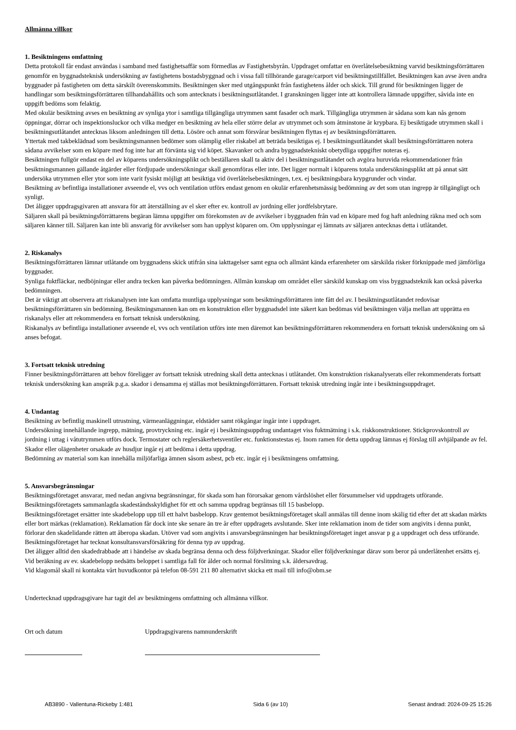Allmänna villkor
1. Besiktningens omfattning
Detta protokoll får endast användas i samband med fastighetsaffär som förmedlas av Fastighetsbyrån. Uppdraget omfattar en överlåtelsebesiktning varvid besiktningsförrättaren genomför en byggnadsteknisk undersökning av fastighetens bostadsbyggnad och i vissa fall tillhörande garage/carport vid besiktningstillfället. Besiktningen kan avse även andra byggnader på fastigheten om detta särskilt överenskommits. Besiktningen sker med utgångspunkt från fastighetens ålder och skick. Till grund för besiktningen ligger de handlingar som besiktningsförrättaren tillhandahållits och som antecknats i besiktningsutlåtandet. I granskningen ligger inte att kontrollera lämnade uppgifter, såvida inte en uppgift bedöms som felaktig.
Med okulär besiktning avses en besiktning av synliga ytor i samtliga tillgängliga utrymmen samt fasader och mark. Tillgängliga utrymmen är sådana som kan nås genom öppningar, dörrar och inspektionsluckor och vilka medger en besiktning av hela eller större delar av utrymmet och som åtminstone är krypbara. Ej besiktigade utrymmen skall i besiktningsutlåtandet antecknas liksom anledningen till detta. Lösöre och annat som försvårar besiktningen flyttas ej av besiktningsförrättaren.
Yttertak med takbeklädnad som besiktningsmannen bedömer som olämplig eller riskabel att beträda besiktigas ej. I besiktningsutlåtandet skall besiktningsförrättaren notera sådana avvikelser som en köpare med fog inte har att förvänta sig vid köpet. Skavanker och andra byggnadstekniskt obetydliga uppgifter noteras ej.
Besiktningen fullgör endast en del av köparens undersökningsplikt och beställaren skall ta aktiv del i besiktningsutlåtandet och avgöra huruvida rekommendationer från besiktningsmannen gällande åtgärder eller fördjupade undersökningar skall genomföras eller inte. Det ligger normalt i köparens totala undersökningsplikt att på annat sätt undersöka utrymmen eller ytor som inte varit fysiskt möjligt att besiktiga vid överlåtelsebesiktningen, t.ex. ej besiktningsbara krypgrunder och vindar.
Besiktning av befintliga installationer avseende el, vvs och ventilation utförs endast genom en okulär erfarenhetsmässig bedömning av det som utan ingrepp är tillgängligt och synligt.
Det åligger uppdragsgivaren att ansvara för att återställning av el sker efter ev. kontroll av jordning eller jordfelsbrytare.
Säljaren skall på besiktningsförrättarens begäran lämna uppgifter om förekomsten av de avvikelser i byggnaden från vad en köpare med fog haft anledning räkna med och som säljaren känner till. Säljaren kan inte bli ansvarig för avvikelser som han upplyst köparen om. Om upplysningar ej lämnats av säljaren antecknas detta i utlåtandet.
2. Riskanalys
Besiktningsförrättaren lämnar utlåtande om byggnadens skick utifrån sina iakttagelser samt egna och allmänt kända erfarenheter om särskilda risker förknippade med jämförliga byggnader.
Synliga fuktfläckar, nedböjningar eller andra tecken kan påverka bedömningen. Allmän kunskap om området eller särskild kunskap om viss byggnadsteknik kan också påverka bedömningen.
Det är viktigt att observera att riskanalysen inte kan omfatta muntliga upplysningar som besiktningsförrättaren inte fått del av. I besiktningsutlåtandet redovisar besiktningsförrättaren sin bedömning. Besiktningsmannen kan om en konstruktion eller byggnadsdel inte säkert kan bedömas vid besiktningen välja mellan att upprätta en riskanalys eller att rekommendera en fortsatt teknisk undersökning.
Riskanalys av befintliga installationer avseende el, vvs och ventilation utförs inte men däremot kan besiktningsförrättaren rekommendera en fortsatt teknisk undersökning om så anses befogat.
3. Fortsatt teknisk utredning
Finner besiktningsförrättaren att behov föreligger av fortsatt teknisk utredning skall detta antecknas i utlåtandet. Om konstruktion riskanalyserats eller rekommenderats fortsatt teknisk undersökning kan anspråk p.g.a. skador i densamma ej ställas mot besiktningsförrättaren. Fortsatt teknisk utredning ingår inte i besiktningsuppdraget.
4. Undantag
Besiktning av befintlig maskinell utrustning, värmeanläggningar, eldstäder samt rökgångar ingår inte i uppdraget.
Undersökning innehållande ingrepp, mätning, provtryckning etc. ingår ej i besiktningsuppdrag undantaget viss fuktmätning i s.k. riskkonstruktioner. Stickprovskontroll av jordning i uttag i våtutrymmen utförs dock. Termostater och reglersäkerhetsventiler etc. funktionstestas ej. Inom ramen för detta uppdrag lämnas ej förslag till avhjälpande av fel. Skador eller olägenheter orsakade av husdjur ingår ej att bedöma i detta uppdrag.
Bedömning av material som kan innehålla miljöfarliga ämnen såsom asbest, pcb etc. ingår ej i besiktningens omfattning.
5. Ansvarsbegränsningar
Besiktningsföretaget ansvarar, med nedan angivna begränsningar, för skada som han förorsakar genom vårdslöshet eller försummelser vid uppdragets utförande.
Besiktningsföretagets sammanlagda skadeståndsskyldighet för ett och samma uppdrag begränsas till 15 basbelopp.
Besiktningsföretaget ersätter inte skadebelopp upp till ett halvt basbelopp. Krav gentemot besiktningsföretaget skall anmälas till denne inom skälig tid efter det att skadan märkts eller bort märkas (reklamation). Reklamation får dock inte ske senare än tre år efter uppdragets avslutande. Sker inte reklamation inom de tider som angivits i denna punkt, förlorar den skadelidande rätten att åberopa skadan. Utöver vad som angivits i ansvarsbegränsningen har besiktningsföretaget inget ansvar p g a uppdraget och dess utförande. Besiktningsföretaget har tecknat konsultansvarsförsäkring för denna typ av uppdrag.
Det åligger alltid den skadedrabbade att i händelse av skada begränsa denna och dess följdverkningar. Skador eller följdverkningar därav som beror på underlåtenhet ersätts ej.
Vid beräkning av ev. skadebelopp nedsätts beloppet i samtliga fall för ålder och normal förslitning s.k. åldersavdrag.
Vid klagomål skall ni kontakta vårt huvudkontor på telefon 08-591 211 80 alternativt skicka ett mail till info@obm.se
Undertecknad uppdragsgivare har tagit del av besiktningens omfattning och allmänna villkor.
Ort och datum Uppdragsgivarens namnunderskrift
AB3890 - Vallentuna-Rickeby 1:481 Sida 6 (av 10) Senast ändrad: 2024-09-25 15:26